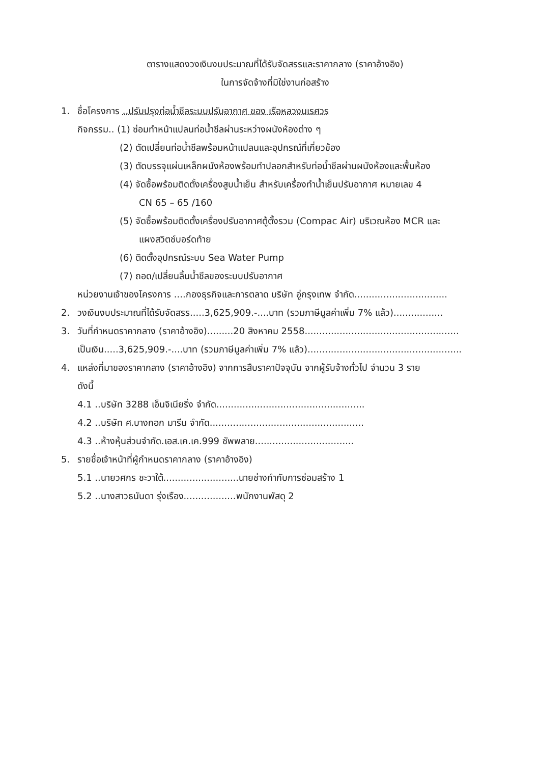ตารางแสดงวงเงินงบประมาณที่ได้รับจัดสรรและราคากลาง (ราคาอ้างอิง)
ในการจัดจ้างที่มิใช่งานก่อสร้าง
1. ชื่อโครงการ ..ปรับปรุงท่อน้ำชีลระบบปรับอากาศ ของ เรือหลวงนเรศวร
กิจกรรม.. (1) ซ่อมทำหน้าแปลนท่อน้ำชีลผ่านระหว่างผนังห้องต่าง ๆ
(2) ตัดเปลี่ยนท่อน้ำชีลพร้อมหน้าแปลนและอุปกรณ์ที่เกี่ยวข้อง
(3) ตัดบรรจุแผ่นเหล็กผนังห้องพร้อมทำปลอกสำหรับท่อน้ำชีลผ่านผนังห้องและพื้นห้อง
(4) จัดซื้อพร้อมติดตั้งเครื่องสูบน้ำเย็น สำหรับเครื่องทำน้ำเย็นปรับอากาศ หมายเลข 4
CN 65 – 65 /160
(5) จัดซื้อพร้อมติดตั้งเครื่องปรับอากาศตู้ตั้งรวม (Compac Air) บริเวณห้อง MCR และ
แผงสวิตช์บอร์ดท้าย
(6) ติดตั้งอุปกรณ์ระบบ Sea Water Pump
(7) ถอด/เปลี่ยนลิ้นน้ำชีลของระบบปรับอากาศ
หน่วยงานเจ้าของโครงการ ....กองธุรกิจและการตลาด บริษัท อู่กรุงเทพ จำกัด................................
2. วงเงินงบประมาณที่ได้รับจัดสรร.....3,625,909.-....บาท (รวมภาษีมูลค่าเพิ่ม 7% แล้ว).................
3. วันที่กำหนดราคากลาง (ราคาอ้างอิง).........20 สิงหาคม 2558.....................................................
เป็นเงิน.....3,625,909.-....บาท (รวมภาษีมูลค่าเพิ่ม 7% แล้ว).....................................................
4. แหล่งที่มาของราคากลาง (ราคาอ้างอิง) จากการสืบราคาปัจจุบัน จากผู้รับจ้างทั่วไป จำนวน 3 ราย
ดังนี้
4.1 ..บริษัท 3288 เอ็นจิเนียริ่ง จำกัด...................................................
4.2 ..บริษัท ศ.บางกอก มารีน จำกัด.....................................................
4.3 ..ห้างหุ้นส่วนจำกัด.เอส.เค.เค.999 ซัพพลาย..................................
5. รายชื่อเจ้าหน้าที่ผู้กำหนดราคากลาง (ราคาอ้างอิง)
5.1 ..นายวศกร ชะวาใต้..........................นายช่างกำกับการซ่อมสร้าง 1
5.2 ..นางสาวธนันดา รุ่งเรือง..................พนักงานพัสดุ 2